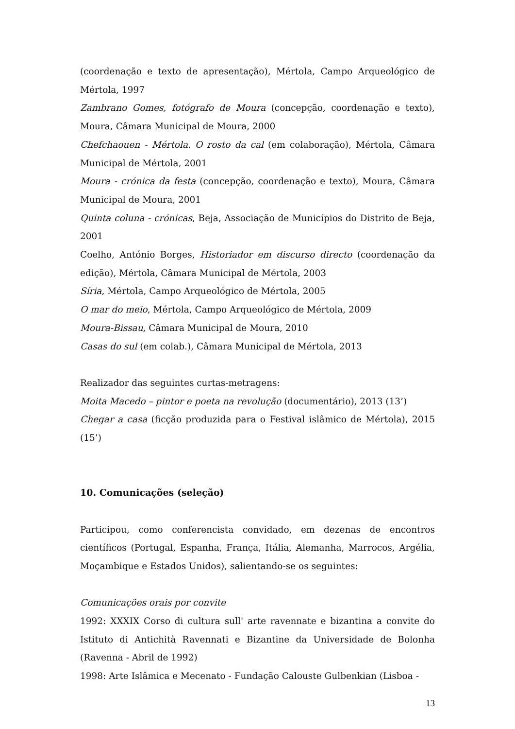(coordenação e texto de apresentação), Mértola, Campo Arqueológico de Mértola, 1997
Zambrano Gomes, fotógrafo de Moura (concepção, coordenação e texto), Moura, Câmara Municipal de Moura, 2000
Chefchaouen - Mértola. O rosto da cal (em colaboração), Mértola, Câmara Municipal de Mértola, 2001
Moura - crónica da festa (concepção, coordenação e texto), Moura, Câmara Municipal de Moura, 2001
Quinta coluna - crónicas, Beja, Associação de Municípios do Distrito de Beja, 2001
Coelho, António Borges, Historiador em discurso directo (coordenação da edição), Mértola, Câmara Municipal de Mértola, 2003
Síria, Mértola, Campo Arqueológico de Mértola, 2005
O mar do meio, Mértola, Campo Arqueológico de Mértola, 2009
Moura-Bissau, Câmara Municipal de Moura, 2010
Casas do sul (em colab.), Câmara Municipal de Mértola, 2013
Realizador das seguintes curtas-metragens:
Moita Macedo – pintor e poeta na revolução (documentário), 2013 (13’)
Chegar a casa (ficção produzida para o Festival islâmico de Mértola), 2015 (15’)
10. Comunicações (seleção)
Participou, como conferencista convidado, em dezenas de encontros científicos (Portugal, Espanha, França, Itália, Alemanha, Marrocos, Argélia, Moçambique e Estados Unidos), salientando-se os seguintes:
Comunicações orais por convite
1992: XXXIX Corso di cultura sull' arte ravennate e bizantina a convite do Istituto di Antichità Ravennati e Bizantine da Universidade de Bolonha (Ravenna - Abril de 1992)
1998: Arte Islâmica e Mecenato - Fundação Calouste Gulbenkian (Lisboa -
13